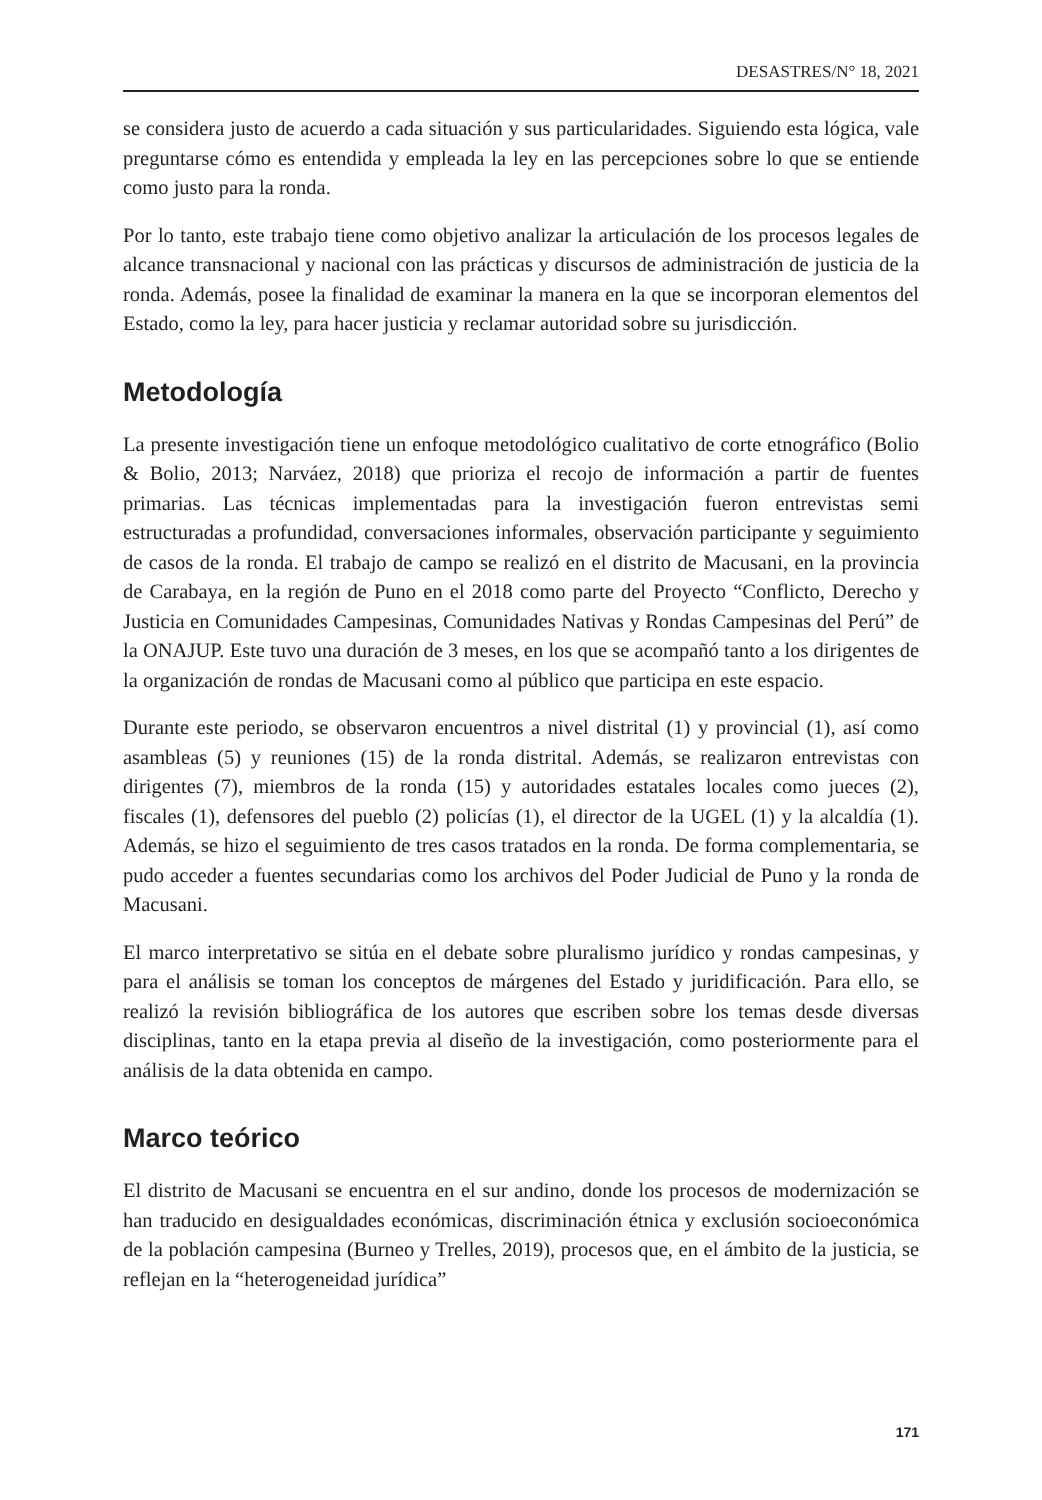DESASTRES/N° 18, 2021
se considera justo de acuerdo a cada situación y sus particularidades. Siguiendo esta lógica, vale preguntarse cómo es entendida y empleada la ley en las percepciones sobre lo que se entiende como justo para la ronda.
Por lo tanto, este trabajo tiene como objetivo analizar la articulación de los procesos legales de alcance transnacional y nacional con las prácticas y discursos de administración de justicia de la ronda. Además, posee la finalidad de examinar la manera en la que se incorporan elementos del Estado, como la ley, para hacer justicia y reclamar autoridad sobre su jurisdicción.
Metodología
La presente investigación tiene un enfoque metodológico cualitativo de corte etnográfico (Bolio & Bolio, 2013; Narváez, 2018) que prioriza el recojo de información a partir de fuentes primarias. Las técnicas implementadas para la investigación fueron entrevistas semi estructuradas a profundidad, conversaciones informales, observación participante y seguimiento de casos de la ronda. El trabajo de campo se realizó en el distrito de Macusani, en la provincia de Carabaya, en la región de Puno en el 2018 como parte del Proyecto “Conflicto, Derecho y Justicia en Comunidades Campesinas, Comunidades Nativas y Rondas Campesinas del Perú” de la ONAJUP. Este tuvo una duración de 3 meses, en los que se acompañó tanto a los dirigentes de la organización de rondas de Macusani como al público que participa en este espacio.
Durante este periodo, se observaron encuentros a nivel distrital (1) y provincial (1), así como asambleas (5) y reuniones (15) de la ronda distrital. Además, se realizaron entrevistas con dirigentes (7), miembros de la ronda (15) y autoridades estatales locales como jueces (2), fiscales (1), defensores del pueblo (2) policías (1), el director de la UGEL (1) y la alcaldía (1). Además, se hizo el seguimiento de tres casos tratados en la ronda. De forma complementaria, se pudo acceder a fuentes secundarias como los archivos del Poder Judicial de Puno y la ronda de Macusani.
El marco interpretativo se sitúa en el debate sobre pluralismo jurídico y rondas campesinas, y para el análisis se toman los conceptos de márgenes del Estado y juridificación. Para ello, se realizó la revisión bibliográfica de los autores que escriben sobre los temas desde diversas disciplinas, tanto en la etapa previa al diseño de la investigación, como posteriormente para el análisis de la data obtenida en campo.
Marco teórico
El distrito de Macusani se encuentra en el sur andino, donde los procesos de modernización se han traducido en desigualdades económicas, discriminación étnica y exclusión socioeconómica de la población campesina (Burneo y Trelles, 2019), procesos que, en el ámbito de la justicia, se reflejan en la “heterogeneidad jurídica”
171